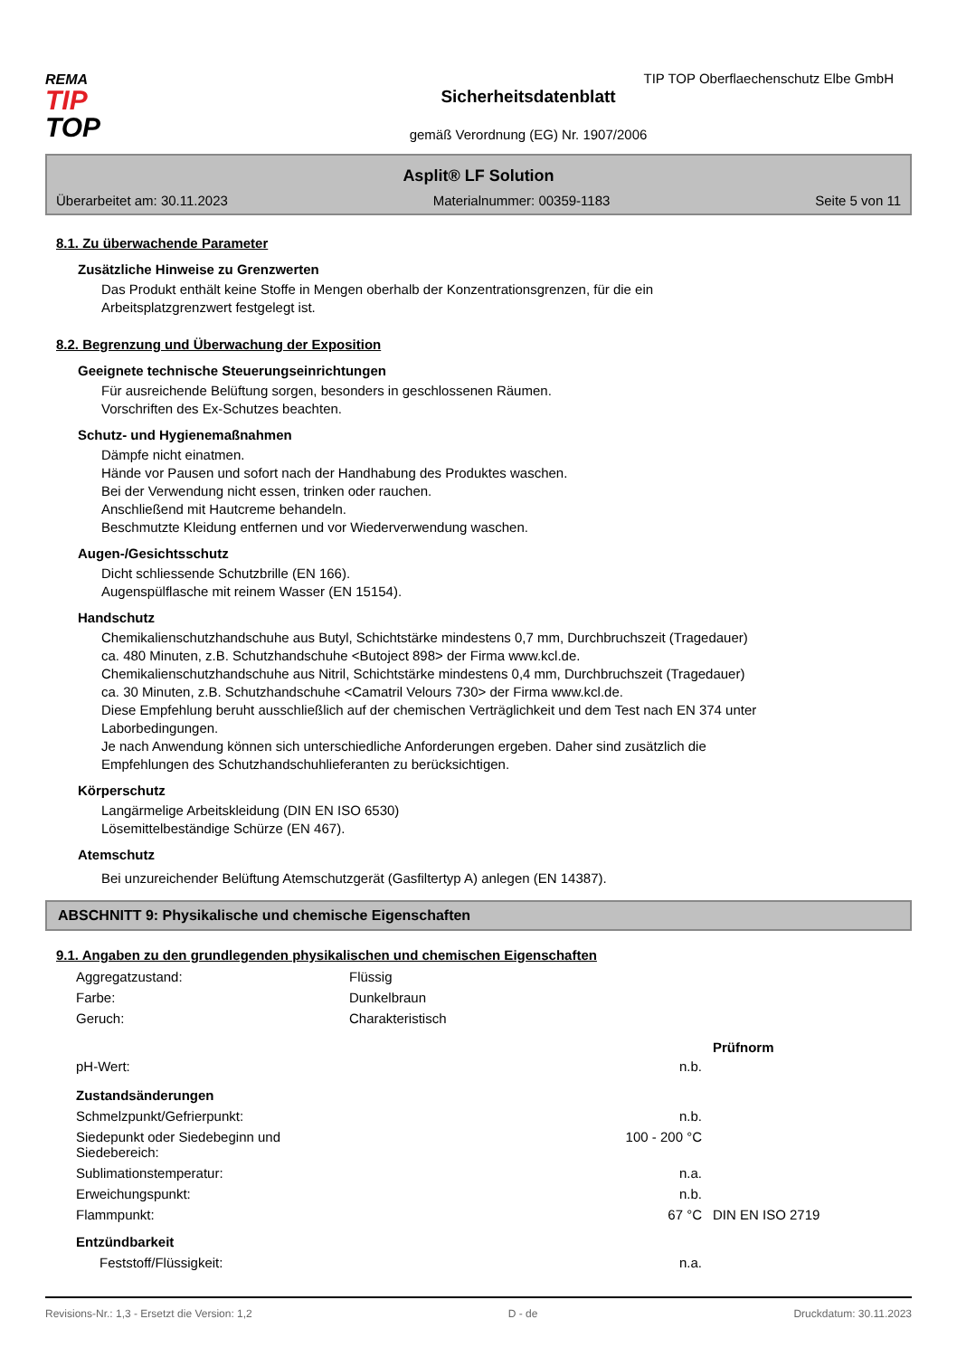REMA
TIP
TOP
Sicherheitsdatenblatt
gemäß Verordnung (EG) Nr. 1907/2006
TIP TOP Oberflaechenschutz Elbe GmbH
Asplit® LF Solution
Überarbeitet am: 30.11.2023 Materialnummer: 00359-1183 Seite 5 von 11
8.1. Zu überwachende Parameter
Zusätzliche Hinweise zu Grenzwerten
Das Produkt enthält keine Stoffe in Mengen oberhalb der Konzentrationsgrenzen, für die ein
Arbeitsplatzgrenzwert festgelegt ist.
8.2. Begrenzung und Überwachung der Exposition
Geeignete technische Steuerungseinrichtungen
Für ausreichende Belüftung sorgen, besonders in geschlossenen Räumen.
Vorschriften des Ex-Schutzes beachten.
Schutz- und Hygienemaßnahmen
Dämpfe nicht einatmen.
Hände vor Pausen und sofort nach der Handhabung des Produktes waschen.
Bei der Verwendung nicht essen, trinken oder rauchen.
Anschließend mit Hautcreme behandeln.
Beschmutzte Kleidung entfernen und vor Wiederverwendung waschen.
Augen-/Gesichtsschutz
Dicht schliessende Schutzbrille (EN 166).
Augenspülflasche mit reinem Wasser (EN 15154).
Handschutz
Chemikalienschutzhandschuhe aus Butyl, Schichtstärke mindestens 0,7 mm, Durchbruchszeit (Tragedauer)
ca. 480 Minuten, z.B. Schutzhandschuhe <Butoject 898> der Firma www.kcl.de.
Chemikalienschutzhandschuhe aus Nitril, Schichtstärke mindestens 0,4 mm, Durchbruchszeit (Tragedauer)
ca. 30 Minuten, z.B. Schutzhandschuhe <Camatril Velours 730> der Firma www.kcl.de.
Diese Empfehlung beruht ausschließlich auf der chemischen Verträglichkeit und dem Test nach EN 374 unter
Laborbedingungen.
Je nach Anwendung können sich unterschiedliche Anforderungen ergeben. Daher sind zusätzlich die
Empfehlungen des Schutzhandschuhlieferanten zu berücksichtigen.
Körperschutz
Langärmelige Arbeitskleidung (DIN EN ISO 6530)
Lösemittelbeständige Schürze (EN 467).
Atemschutz
Bei unzureichender Belüftung Atemschutzgerät (Gasfiltertyp A) anlegen (EN 14387).
ABSCHNITT 9: Physikalische und chemische Eigenschaften
9.1. Angaben zu den grundlegenden physikalischen und chemischen Eigenschaften
| Aggregatzustand: | Flüssig | |
| Farbe: | Dunkelbraun | |
| Geruch: | Charakteristisch | |
| | | Prüfnorm |
| pH-Wert: | n.b. | |
| Zustandsänderungen | | |
| Schmelzpunkt/Gefrierpunkt: | n.b. | |
| Siedepunkt oder Siedebeginn und Siedebereich: | 100 - 200 °C | |
| Sublimationstemperatur: | n.a. | |
| Erweichungspunkt: | n.b. | |
| Flammpunkt: | 67 °C | DIN EN ISO 2719 |
| Entzündbarkeit | | |
| Feststoff/Flüssigkeit: | n.a. | |
Revisions-Nr.: 1,3 - Ersetzt die Version: 1,2 D - de Druckdatum: 30.11.2023